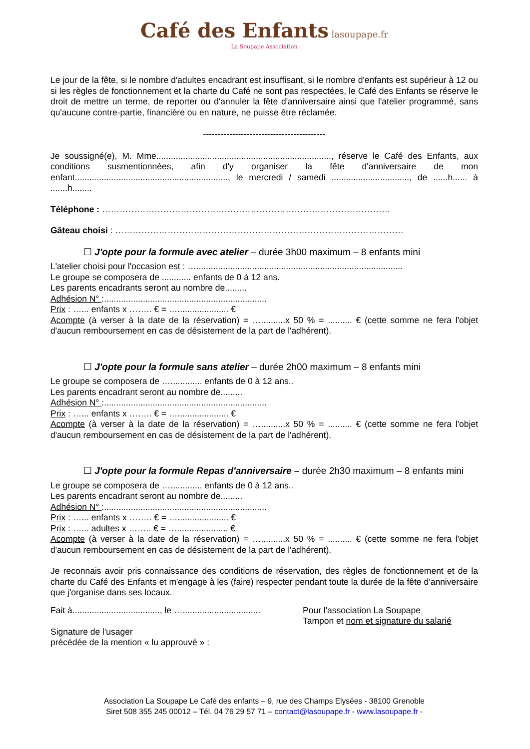Café des Enfants lasoupape.fr
La Soupape Association
Le jour de la fête, si le nombre d'adultes encadrant est insuffisant, si le nombre d'enfants est supérieur à 12 ou si les règles de fonctionnement et la charte du Café ne sont pas respectées, le Café des Enfants se réserve le droit de mettre un terme, de reporter ou d'annuler la fête d'anniversaire ainsi que l'atelier programmé, sans qu'aucune contre-partie, financière ou en nature, ne puisse être réclamée.
------------------------------------------
Je soussigné(e), M. Mme........................................................................, réserve le Café des Enfants, aux conditions susmentionnées, afin d'y organiser la fête d'anniversaire de mon enfant..............................................................., le mercredi / samedi ................................, de ......h...... à .......h........
Téléphone : ………………………………………………………………………………………
Gâteau choisi : ………………………………………………………………………………………
☐ J'opte pour la formule avec atelier – durée 3h00 maximum – 8 enfants mini
L'atelier choisi pour l'occasion est : ….....................................................................................
Le groupe se composera de ............ enfants de 0 à 12 ans.
Les parents encadrants seront au nombre de.........
Adhésion N° :...................................................................
Prix : …... enfants x …….. € = …..................... €
Acompte (à verser à la date de la réservation) = …..........x 50 % = .......... € (cette somme ne fera l'objet d'aucun remboursement en cas de désistement de la part de l'adhérent).
☐ J'opte pour la formule sans atelier – durée 2h00 maximum – 8 enfants mini
Le groupe se composera de …............. enfants de 0 à 12 ans..
Les parents encadrant seront au nombre de.........
Adhésion N° :...................................................................
Prix : …... enfants x …….. € = …..................... €
Acompte (à verser à la date de la réservation) = …..........x 50 % = .......... € (cette somme ne fera l'objet d'aucun remboursement en cas de désistement de la part de l'adhérent).
☐ J'opte pour la formule Repas d'anniversaire – durée 2h30 maximum – 8 enfants mini
Le groupe se composera de …............. enfants de 0 à 12 ans..
Les parents encadrant seront au nombre de.........
Adhésion N° :...................................................................
Prix : …... enfants x …….. € = …..................... €
Prix : …... adultes x …….. € = …..................... €
Acompte (à verser à la date de la réservation) = …..........x 50 % = .......... € (cette somme ne fera l'objet d'aucun remboursement en cas de désistement de la part de l'adhérent).
Je reconnais avoir pris connaissance des conditions de réservation, des règles de fonctionnement et de la charte du Café des Enfants et m'engage à les (faire) respecter pendant toute la durée de la fête d'anniversaire que j'organise dans ses locaux.
Fait à...................................., le …................................
Pour l'association La Soupape
Tampon et nom et signature du salarié
Signature de l'usager
précédée de la mention « lu approuvé » :
Association La Soupape Le Café des enfants – 9, rue des Champs Elysées - 38100 Grenoble
Siret 508 355 245 00012 – Tél. 04 76 29 57 71 – contact@lasoupape.fr - www.lasoupape.fr -